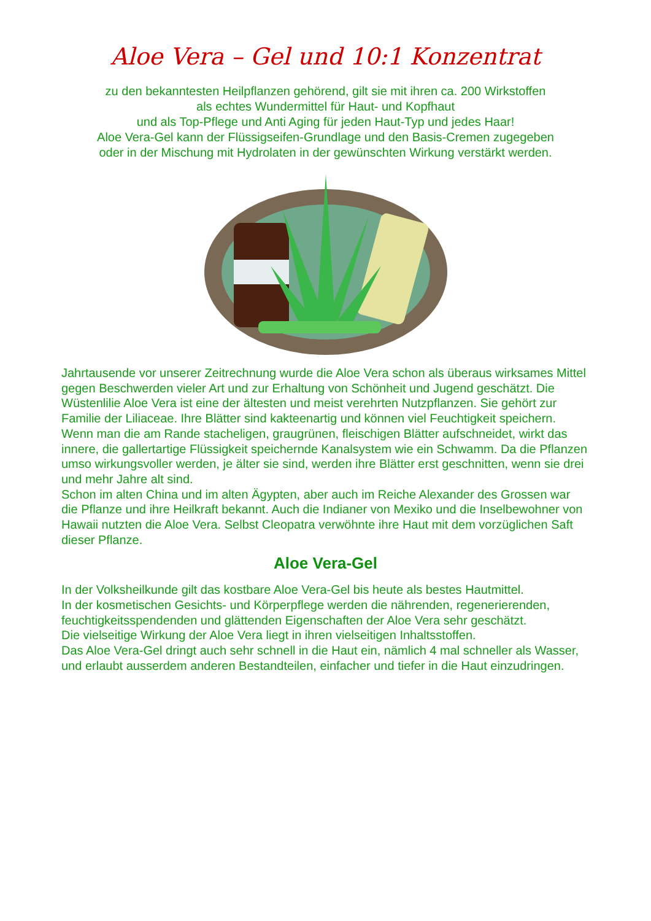Aloe Vera – Gel und 10:1 Konzentrat
zu den bekanntesten Heilpflanzen gehörend, gilt sie mit ihren ca. 200 Wirkstoffen
als echtes Wundermittel für Haut- und Kopfhaut
und als Top-Pflege und Anti Aging für jeden Haut-Typ und jedes Haar!
Aloe Vera-Gel kann der Flüssigseifen-Grundlage und den Basis-Cremen zugegeben
oder in der Mischung mit Hydrolaten in der gewünschten Wirkung verstärkt werden.
Jahrtausende vor unserer Zeitrechnung wurde die Aloe Vera schon als überaus wirksames Mittel gegen Beschwerden vieler Art und zur Erhaltung von Schönheit und Jugend geschätzt. Die Wüstenlilie Aloe Vera ist eine der ältesten und meist verehrten Nutzpflanzen. Sie gehört zur Familie der Liliaceae. Ihre Blätter sind kakteenartig und können viel Feuchtigkeit speichern. Wenn man die am Rande stacheligen, graugrünen, fleischigen Blätter aufschneidet, wirkt das innere, die gallertartige Flüssigkeit speichernde Kanalsystem wie ein Schwamm. Da die Pflanzen umso wirkungsvoller werden, je älter sie sind, werden ihre Blätter erst geschnitten, wenn sie drei und mehr Jahre alt sind.
Schon im alten China und im alten Ägypten, aber auch im Reiche Alexander des Grossen war die Pflanze und ihre Heilkraft bekannt. Auch die Indianer von Mexiko und die Inselbewohner von Hawaii nutzten die Aloe Vera. Selbst Cleopatra verwöhnte ihre Haut mit dem vorzüglichen Saft dieser Pflanze.
Aloe Vera-Gel
In der Volksheilkunde gilt das kostbare Aloe Vera-Gel bis heute als bestes Hautmittel.
In der kosmetischen Gesichts- und Körperpflege werden die nährenden, regenerierenden, feuchtigkeitsspendenden und glättenden Eigenschaften der Aloe Vera sehr geschätzt.
Die vielseitige Wirkung der Aloe Vera liegt in ihren vielseitigen Inhaltsstoffen.
Das Aloe Vera-Gel dringt auch sehr schnell in die Haut ein, nämlich 4 mal schneller als Wasser, und erlaubt ausserdem anderen Bestandteilen, einfacher und tiefer in die Haut einzudringen.